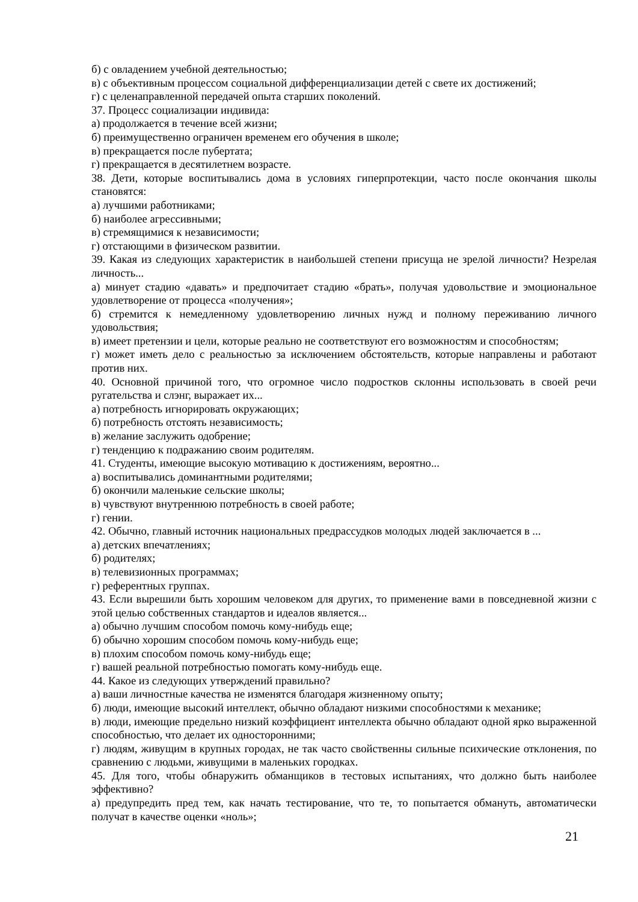б) с овладением учебной деятельностью;
в) с объективным процессом социальной дифференциализации детей с свете их достижений;
г) с целенаправленной передачей опыта старших поколений.
37. Процесс социализации индивида:
а) продолжается в течение всей жизни;
б) преимущественно ограничен временем его обучения в школе;
в) прекращается после пубертата;
г) прекращается в десятилетнем возрасте.
38. Дети, которые воспитывались дома в условиях гиперпротекции, часто после окончания школы становятся:
а) лучшими работниками;
б) наиболее агрессивными;
в) стремящимися к независимости;
г) отстающими в физическом развитии.
39. Какая из следующих характеристик в наибольшей степени присуща не зрелой личности? Незрелая личность...
а) минует стадию «давать» и предпочитает стадию «брать», получая удовольствие и эмоциональное удовлетворение от процесса «получения»;
б) стремится к немедленному удовлетворению личных нужд и полному переживанию личного удовольствия;
в) имеет претензии и цели, которые реально не соответствуют его возможностям и способностям;
г) может иметь дело с реальностью за исключением обстоятельств, которые направлены и работают против них.
40. Основной причиной того, что огромное число подростков склонны использовать в своей речи ругательства и слэнг, выражает их...
а) потребность игнорировать окружающих;
б) потребность отстоять независимость;
в) желание заслужить одобрение;
г) тенденцию к подражанию своим родителям.
41. Студенты, имеющие высокую мотивацию к достижениям, вероятно...
а) воспитывались доминантными родителями;
б) окончили маленькие сельские школы;
в) чувствуют внутреннюю потребность в своей работе;
г) гении.
42. Обычно, главный источник национальных предрассудков молодых людей заключается в ...
а) детских впечатлениях;
б) родителях;
в) телевизионных программах;
г) референтных группах.
43. Если вырешили быть хорошим человеком для других, то применение вами в повседневной жизни с этой целью собственных стандартов и идеалов является...
а) обычно лучшим способом помочь кому-нибудь еще;
б) обычно хорошим способом помочь кому-нибудь еще;
в) плохим способом помочь кому-нибудь еще;
г) вашей реальной потребностью помогать кому-нибудь еще.
44. Какое из следующих утверждений правильно?
а) ваши личностные качества не изменятся благодаря жизненному опыту;
б) люди, имеющие высокий интеллект, обычно обладают низкими способностями к механике;
в) люди, имеющие предельно низкий коэффициент интеллекта обычно обладают одной ярко выраженной способностью, что делает их односторонними;
г) людям, живущим в крупных городах, не так часто свойственны сильные психические отклонения, по сравнению с людьми, живущими в маленьких городках.
45. Для того, чтобы обнаружить обманщиков в тестовых испытаниях, что должно быть наиболее эффективно?
а) предупредить пред тем, как начать тестирование, что те, то попытается обмануть, автоматически получат в качестве оценки «ноль»;
21